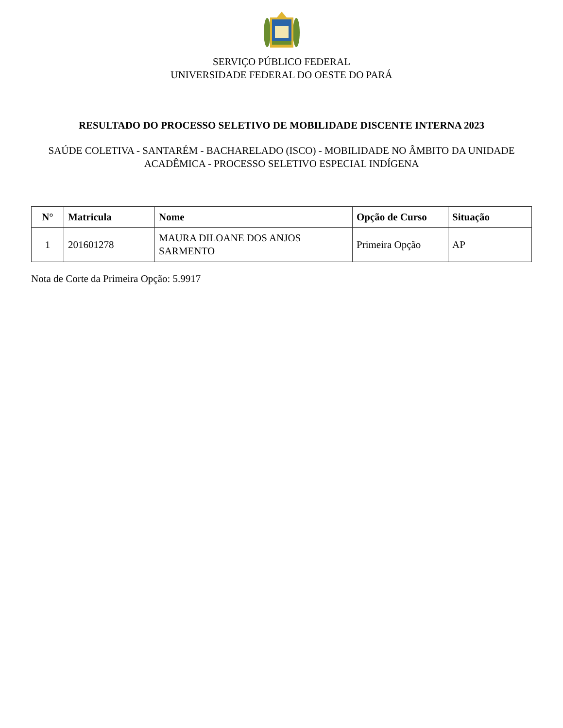SERVIÇO PÚBLICO FEDERAL
UNIVERSIDADE FEDERAL DO OESTE DO PARÁ
RESULTADO DO PROCESSO SELETIVO DE MOBILIDADE DISCENTE INTERNA 2023
SAÚDE COLETIVA - SANTARÉM - BACHARELADO (ISCO) - MOBILIDADE NO ÂMBITO DA UNIDADE ACADÊMICA - PROCESSO SELETIVO ESPECIAL INDÍGENA
| N° | Matricula | Nome | Opção de Curso | Situação |
| --- | --- | --- | --- | --- |
| 1 | 201601278 | MAURA DILOANE DOS ANJOS SARMENTO | Primeira Opção | AP |
Nota de Corte da Primeira Opção: 5.9917